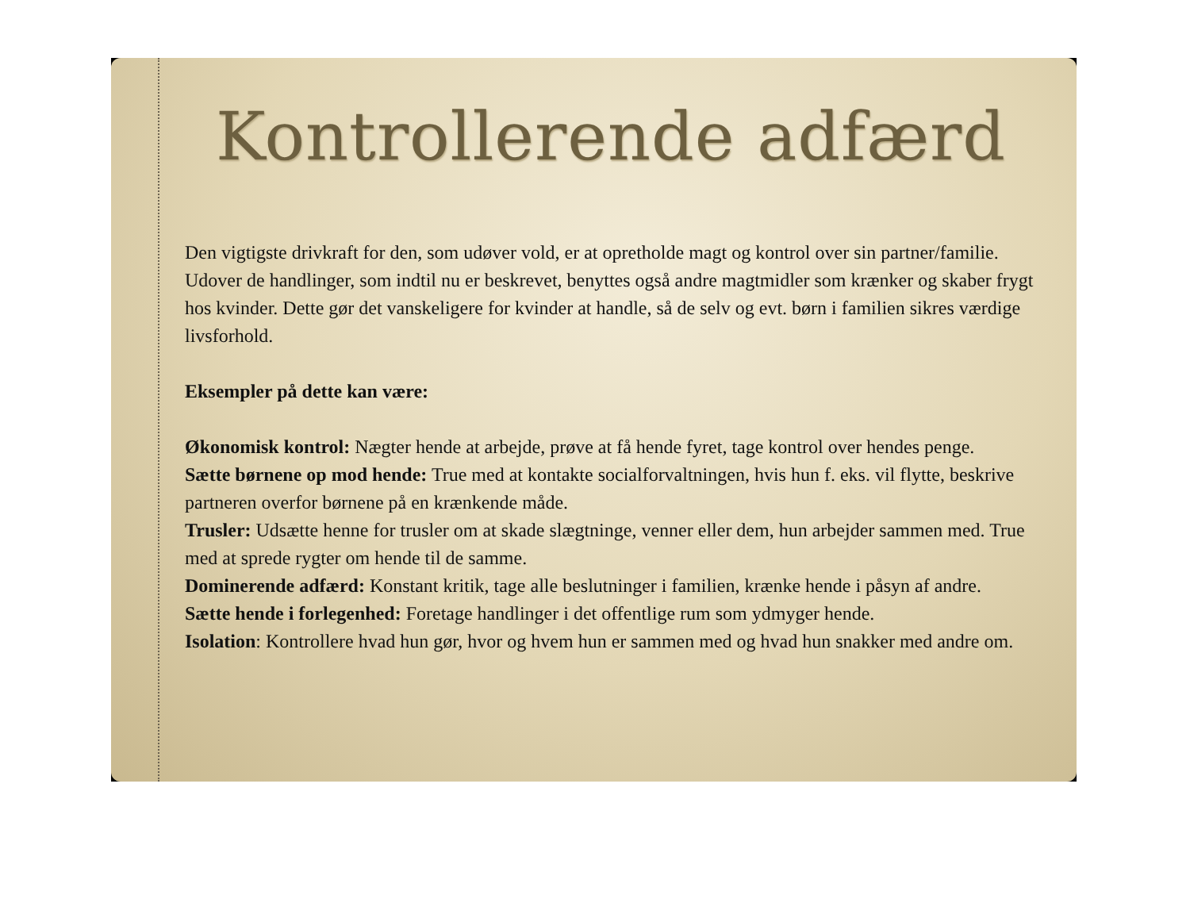Kontrollerende adfærd
Den vigtigste drivkraft for den, som udøver vold, er at opretholde magt og kontrol over sin partner/familie. Udover de handlinger, som indtil nu er beskrevet, benyttes også andre magtmidler som krænker og skaber frygt hos kvinder. Dette gør det vanskeligere for kvinder at handle, så de selv og evt. børn i familien sikres værdige livsforhold.
Eksempler på dette kan være:
Økonomisk kontrol: Nægter hende at arbejde, prøve at få hende fyret, tage kontrol over hendes penge.
Sætte børnene op mod hende: True med at kontakte socialforvaltningen, hvis hun f. eks. vil flytte, beskrive partneren overfor børnene på en krænkende måde.
Trusler: Udsætte henne for trusler om at skade slægtninge, venner eller dem, hun arbejder sammen med. True med at sprede rygter om hende til de samme.
Dominerende adfærd: Konstant kritik, tage alle beslutninger i familien, krænke hende i påsyn af andre.
Sætte hende i forlegenhed: Foretage handlinger i det offentlige rum som ydmyger hende.
Isolation: Kontrollere hvad hun gør, hvor og hvem hun er sammen med og hvad hun snakker med andre om.